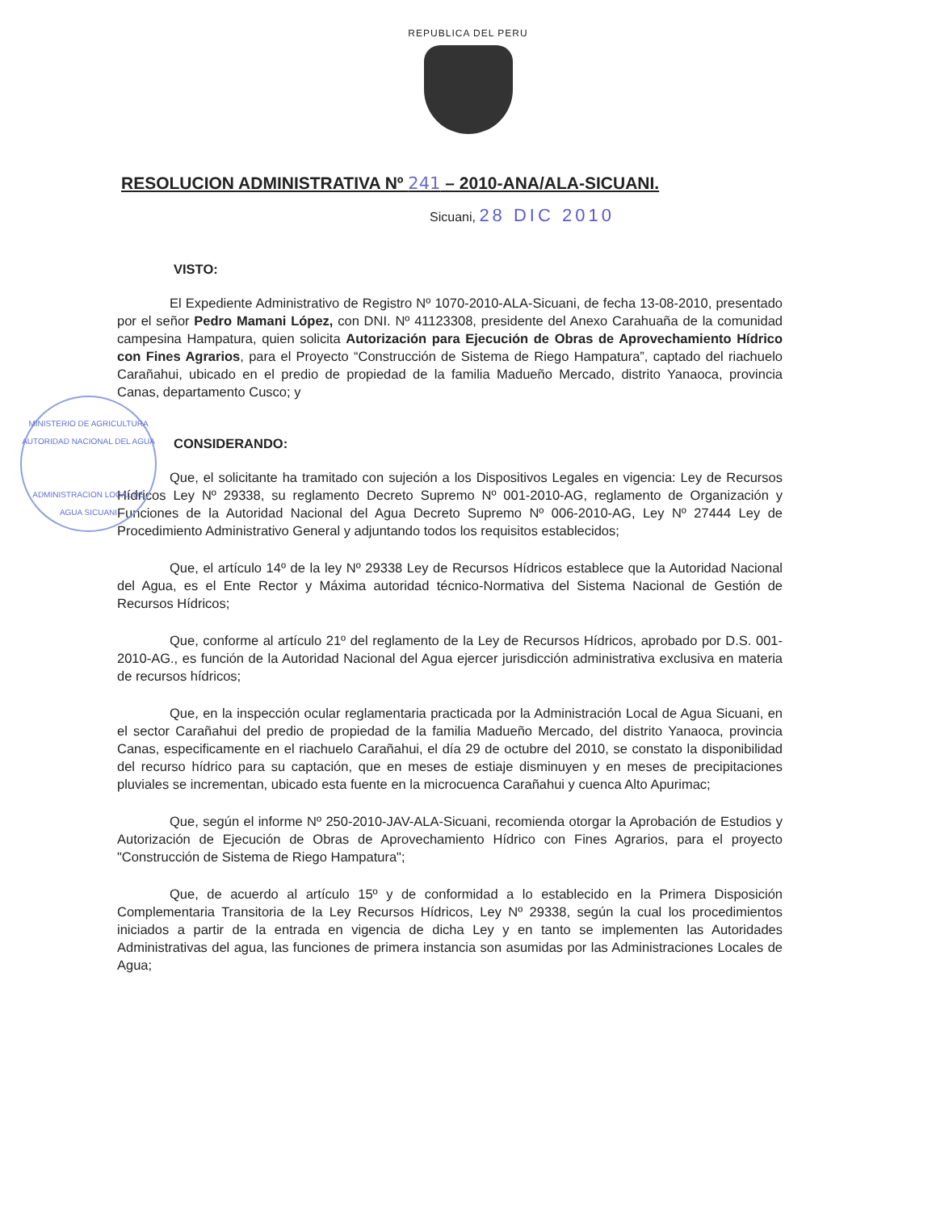REPUBLICA DEL PERU
RESOLUCION ADMINISTRATIVA Nº 241 – 2010-ANA/ALA-SICUANI.
Sicuani, 28 DIC 2010
VISTO:
El Expediente Administrativo de Registro Nº 1070-2010-ALA-Sicuani, de fecha 13-08-2010, presentado por el señor Pedro Mamani López, con DNI. Nº 41123308, presidente del Anexo Carahuaña de la comunidad campesina Hampatura, quien solicita Autorización para Ejecución de Obras de Aprovechamiento Hídrico con Fines Agrarios, para el Proyecto “Construcción de Sistema de Riego Hampatura”, captado del riachuelo Carañahui, ubicado en el predio de propiedad de la familia Madueño Mercado, distrito Yanaoca, provincia Canas, departamento Cusco; y
CONSIDERANDO:
Que, el solicitante ha tramitado con sujeción a los Dispositivos Legales en vigencia: Ley de Recursos Hídricos Ley Nº 29338, su reglamento Decreto Supremo Nº 001-2010-AG, reglamento de Organización y Funciones de la Autoridad Nacional del Agua Decreto Supremo Nº 006-2010-AG, Ley Nº 27444 Ley de Procedimiento Administrativo General y adjuntando todos los requisitos establecidos;
Que, el artículo 14º de la ley Nº 29338 Ley de Recursos Hídricos establece que la Autoridad Nacional del Agua, es el Ente Rector y Máxima autoridad técnico-Normativa del Sistema Nacional de Gestión de Recursos Hídricos;
Que, conforme al artículo 21º del reglamento de la Ley de Recursos Hídricos, aprobado por D.S. 001-2010-AG., es función de la Autoridad Nacional del Agua ejercer jurisdicción administrativa exclusiva en materia de recursos hídricos;
Que, en la inspección ocular reglamentaria practicada por la Administración Local de Agua Sicuani, en el sector Carañahui del predio de propiedad de la familia Madueño Mercado, del distrito Yanaoca, provincia Canas, especificamente en el riachuelo Carañahui, el día 29 de octubre del 2010, se constato la disponibilidad del recurso hídrico para su captación, que en meses de estiaje disminuyen y en meses de precipitaciones pluviales se incrementan, ubicado esta fuente en la microcuenca Carañahui y cuenca Alto Apurimac;
Que, según el informe Nº 250-2010-JAV-ALA-Sicuani, recomienda otorgar la Aprobación de Estudios y Autorización de Ejecución de Obras de Aprovechamiento Hídrico con Fines Agrarios, para el proyecto "Construcción de Sistema de Riego Hampatura";
Que, de acuerdo al artículo 15º y de conformidad a lo establecido en la Primera Disposición Complementaria Transitoria de la Ley Recursos Hídricos, Ley Nº 29338, según la cual los procedimientos iniciados a partir de la entrada en vigencia de dicha Ley y en tanto se implementen las Autoridades Administrativas del agua, las funciones de primera instancia son asumidas por las Administraciones Locales de Agua;
MINISTERIO DE AGRICULTURA
AUTORIDAD NACIONAL DEL AGUA
ADMINISTRACION LOCAL DE AGUA SICUANI